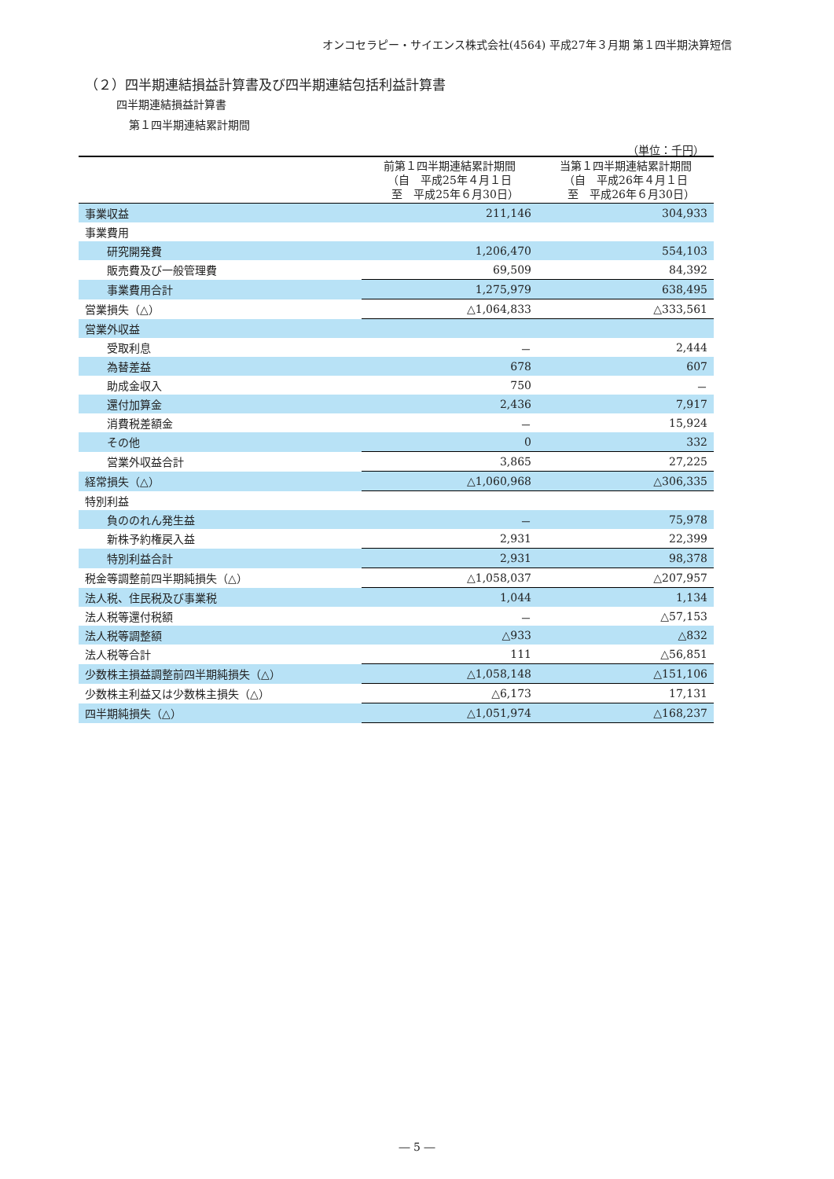オンコセラピー・サイエンス株式会社(4564) 平成27年３月期 第１四半期決算短信
（２）四半期連結損益計算書及び四半期連結包括利益計算書
四半期連結損益計算書
第１四半期連結累計期間
（単位：千円）
| | 前第１四半期連結累計期間 （自 平成25年４月１日 至 平成25年６月30日） | 当第１四半期連結累計期間 （自 平成26年４月１日 至 平成26年６月30日） |
| --- | --- | --- |
| 事業収益 | 211,146 | 304,933 |
| 事業費用 | | |
| 研究開発費 | 1,206,470 | 554,103 |
| 販売費及び一般管理費 | 69,509 | 84,392 |
| 事業費用合計 | 1,275,979 | 638,495 |
| 営業損失（△） | △1,064,833 | △333,561 |
| 営業外収益 | | |
| 受取利息 | － | 2,444 |
| 為替差益 | 678 | 607 |
| 助成金収入 | 750 | － |
| 還付加算金 | 2,436 | 7,917 |
| 消費税差額金 | － | 15,924 |
| その他 | 0 | 332 |
| 営業外収益合計 | 3,865 | 27,225 |
| 経常損失（△） | △1,060,968 | △306,335 |
| 特別利益 | | |
| 負ののれん発生益 | － | 75,978 |
| 新株予約権戻入益 | 2,931 | 22,399 |
| 特別利益合計 | 2,931 | 98,378 |
| 税金等調整前四半期純損失（△） | △1,058,037 | △207,957 |
| 法人税、住民税及び事業税 | 1,044 | 1,134 |
| 法人税等還付税額 | － | △57,153 |
| 法人税等調整額 | △933 | △832 |
| 法人税等合計 | 111 | △56,851 |
| 少数株主損益調整前四半期純損失（△） | △1,058,148 | △151,106 |
| 少数株主利益又は少数株主損失（△） | △6,173 | 17,131 |
| 四半期純損失（△） | △1,051,974 | △168,237 |
― 5 ―